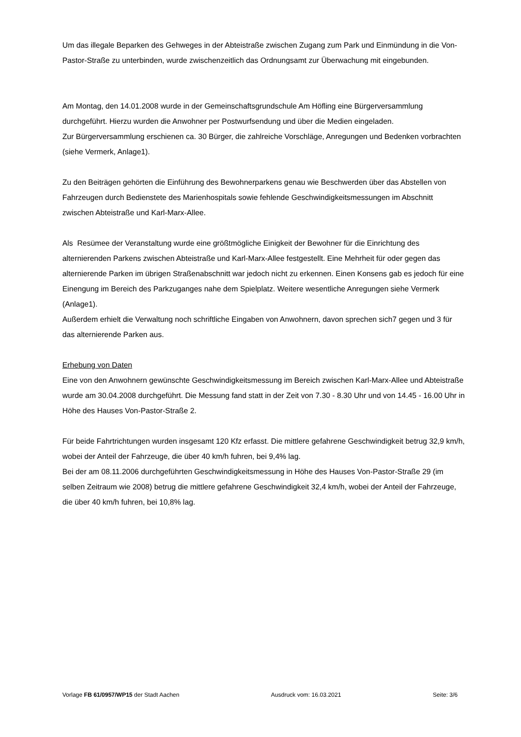Um das illegale Beparken des Gehweges in der Abteistraße zwischen Zugang zum Park und Einmündung in die Von-Pastor-Straße zu unterbinden, wurde zwischenzeitlich das Ordnungsamt zur Überwachung mit eingebunden.
Am Montag, den 14.01.2008 wurde in der Gemeinschaftsgrundschule Am Höfling eine Bürgerversammlung durchgeführt. Hierzu wurden die Anwohner per Postwurfsendung und über die Medien eingeladen.
Zur Bürgerversammlung erschienen ca. 30 Bürger, die zahlreiche Vorschläge, Anregungen und Bedenken vorbrachten (siehe Vermerk, Anlage1).
Zu den Beiträgen gehörten die Einführung des Bewohnerparkens genau wie Beschwerden über das Abstellen von Fahrzeugen durch Bedienstete des Marienhospitals sowie fehlende Geschwindigkeitsmessungen im Abschnitt zwischen Abteistraße und Karl-Marx-Allee.
Als Resümee der Veranstaltung wurde eine größtmögliche Einigkeit der Bewohner für die Einrichtung des alternierenden Parkens zwischen Abteistraße und Karl-Marx-Allee festgestellt. Eine Mehrheit für oder gegen das alternierende Parken im übrigen Straßenabschnitt war jedoch nicht zu erkennen. Einen Konsens gab es jedoch für eine Einengung im Bereich des Parkzuganges nahe dem Spielplatz. Weitere wesentliche Anregungen siehe Vermerk (Anlage1).
Außerdem erhielt die Verwaltung noch schriftliche Eingaben von Anwohnern, davon sprechen sich7 gegen und 3 für das alternierende Parken aus.
Erhebung von Daten
Eine von den Anwohnern gewünschte Geschwindigkeitsmessung im Bereich zwischen Karl-Marx-Allee und Abteistraße wurde am 30.04.2008 durchgeführt. Die Messung fand statt in der Zeit von 7.30 - 8.30 Uhr und von 14.45 - 16.00 Uhr in Höhe des Hauses Von-Pastor-Straße 2.
Für beide Fahrtrichtungen wurden insgesamt 120 Kfz erfasst. Die mittlere gefahrene Geschwindigkeit betrug 32,9 km/h, wobei der Anteil der Fahrzeuge, die über 40 km/h fuhren, bei 9,4% lag.
Bei der am 08.11.2006 durchgeführten Geschwindigkeitsmessung in Höhe des Hauses Von-Pastor-Straße 29 (im selben Zeitraum wie 2008) betrug die mittlere gefahrene Geschwindigkeit 32,4 km/h, wobei der Anteil der Fahrzeuge, die über 40 km/h fuhren, bei 10,8% lag.
Vorlage FB 61/0957/WP15 der Stadt Aachen Ausdruck vom: 16.03.2021 Seite: 3/6